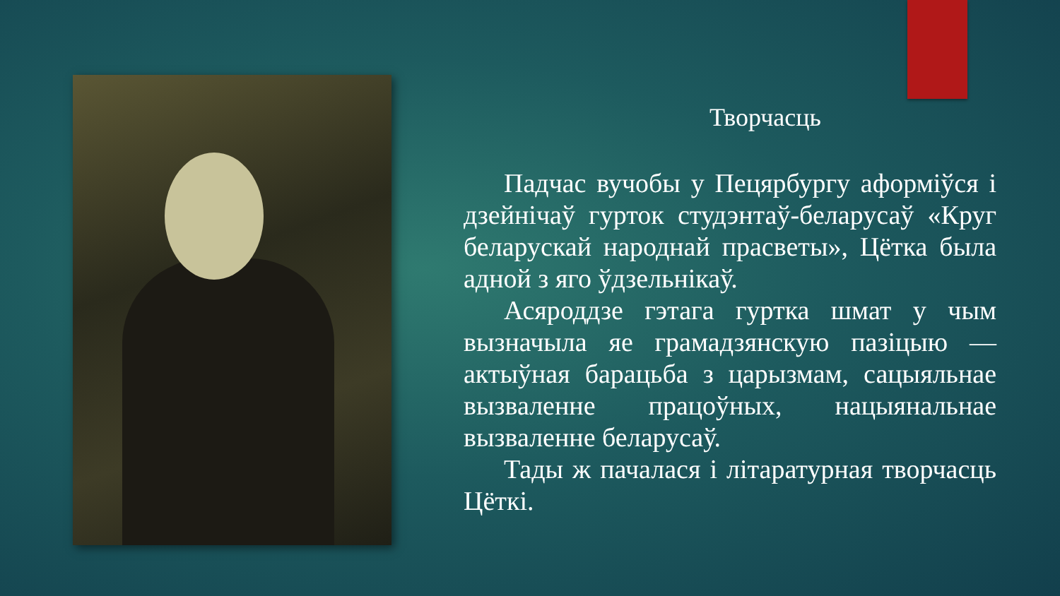Творчасць
Падчас вучобы у Пецярбургу аформіўся і дзейнічаў гурток студэнтаў-беларусаў «Круг беларускай народнай прасветы», Цётка была адной з яго ўдзельнікаў.
Асяроддзе гэтага гуртка шмат у чым вызначыла яе грамадзянскую пазіцыю — актыўная барацьба з царызмам, сацыяльнае вызваленне працоўных, нацыянальнае вызваленне беларусаў.
Тады ж пачалася і літаратурная творчасць Цёткі.